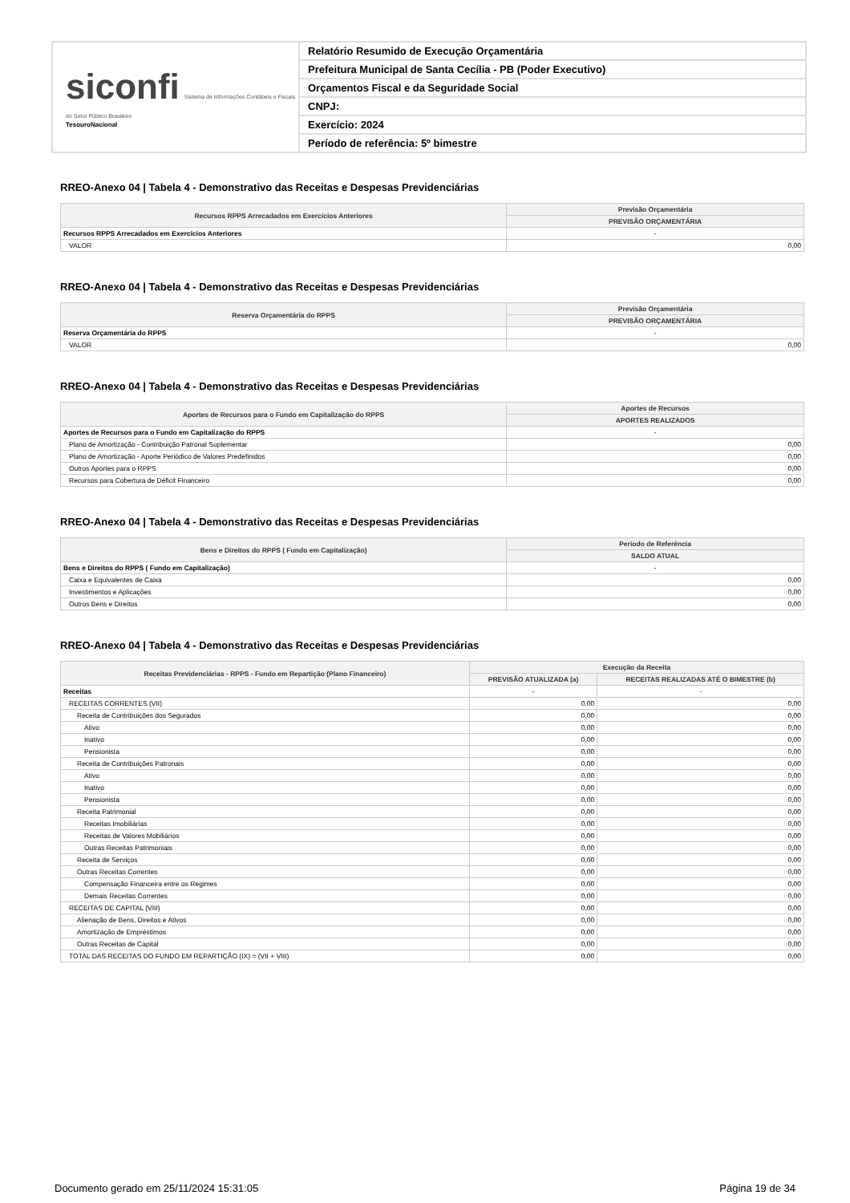siconfi Sistema de Informações Contábeis e Fiscais do Setor Público Brasileiro
TesouroNacional
Relatório Resumido de Execução Orçamentária
Prefeitura Municipal de Santa Cecília - PB (Poder Executivo)
Orçamentos Fiscal e da Seguridade Social
CNPJ:
Exercício: 2024
Período de referência: 5º bimestre
RREO-Anexo 04 | Tabela 4 - Demonstrativo das Receitas e Despesas Previdenciárias
| Recursos RPPS Arrecadados em Exercícios Anteriores | Previsão Orçamentária |
| --- | --- |
| | PREVISÃO ORÇAMENTÁRIA |
| Recursos RPPS Arrecadados em Exercícios Anteriores | - |
| VALOR | 0,00 |
RREO-Anexo 04 | Tabela 4 - Demonstrativo das Receitas e Despesas Previdenciárias
| Reserva Orçamentária do RPPS | Previsão Orçamentária |
| --- | --- |
| | PREVISÃO ORÇAMENTÁRIA |
| Reserva Orçamentária do RPPS | - |
| VALOR | 0,00 |
RREO-Anexo 04 | Tabela 4 - Demonstrativo das Receitas e Despesas Previdenciárias
| Aportes de Recursos para o Fundo em Capitalização do RPPS | Aportes de Recursos |
| --- | --- |
| | APORTES REALIZADOS |
| Aportes de Recursos para o Fundo em Capitalização do RPPS | - |
| Plano de Amortização - Contribuição Patronal Suplementar | 0,00 |
| Plano de Amortização - Aporte Periódico de Valores Predefinidos | 0,00 |
| Outros Aportes para o RPPS | 0,00 |
| Recursos para Cobertura de Déficit Financeiro | 0,00 |
RREO-Anexo 04 | Tabela 4 - Demonstrativo das Receitas e Despesas Previdenciárias
| Bens e Direitos do RPPS ( Fundo em Capitalização) | Período de Referência |
| --- | --- |
| | SALDO ATUAL |
| Bens e Direitos do RPPS ( Fundo em Capitalização) | - |
| Caixa e Equivalentes de Caixa | 0,00 |
| Investimentos e Aplicações | 0,00 |
| Outros Bens e Direitos | 0,00 |
RREO-Anexo 04 | Tabela 4 - Demonstrativo das Receitas e Despesas Previdenciárias
| Receitas Previdenciárias - RPPS - Fundo em Repartição (Plano Financeiro) | Execução da Receita | |
| --- | --- | --- |
| | PREVISÃO ATUALIZADA (a) | RECEITAS REALIZADAS ATÉ O BIMESTRE (b) |
| Receitas | - | - |
| RECEITAS CORRENTES (VII) | 0,00 | 0,00 |
| Receita de Contribuições dos Segurados | 0,00 | 0,00 |
| Ativo | 0,00 | 0,00 |
| Inativo | 0,00 | 0,00 |
| Pensionista | 0,00 | 0,00 |
| Receita de Contribuições Patronais | 0,00 | 0,00 |
| Ativo | 0,00 | 0,00 |
| Inativo | 0,00 | 0,00 |
| Pensionista | 0,00 | 0,00 |
| Receita Patrimonial | 0,00 | 0,00 |
| Receitas Imobiliárias | 0,00 | 0,00 |
| Receitas de Valores Mobiliários | 0,00 | 0,00 |
| Outras Receitas Patrimoniais | 0,00 | 0,00 |
| Receita de Serviços | 0,00 | 0,00 |
| Outras Receitas Correntes | 0,00 | 0,00 |
| Compensação Financeira entre os Regimes | 0,00 | 0,00 |
| Demais Receitas Correntes | 0,00 | 0,00 |
| RECEITAS DE CAPITAL (VIII) | 0,00 | 0,00 |
| Alienação de Bens, Direitos e Ativos | 0,00 | 0,00 |
| Amortização de Empréstimos | 0,00 | 0,00 |
| Outras Receitas de Capital | 0,00 | 0,00 |
| TOTAL DAS RECEITAS DO FUNDO EM REPARTIÇÃO (IX) = (VII + VIII) | 0,00 | 0,00 |
Documento gerado em 25/11/2024 15:31:05 Página 19 de 34